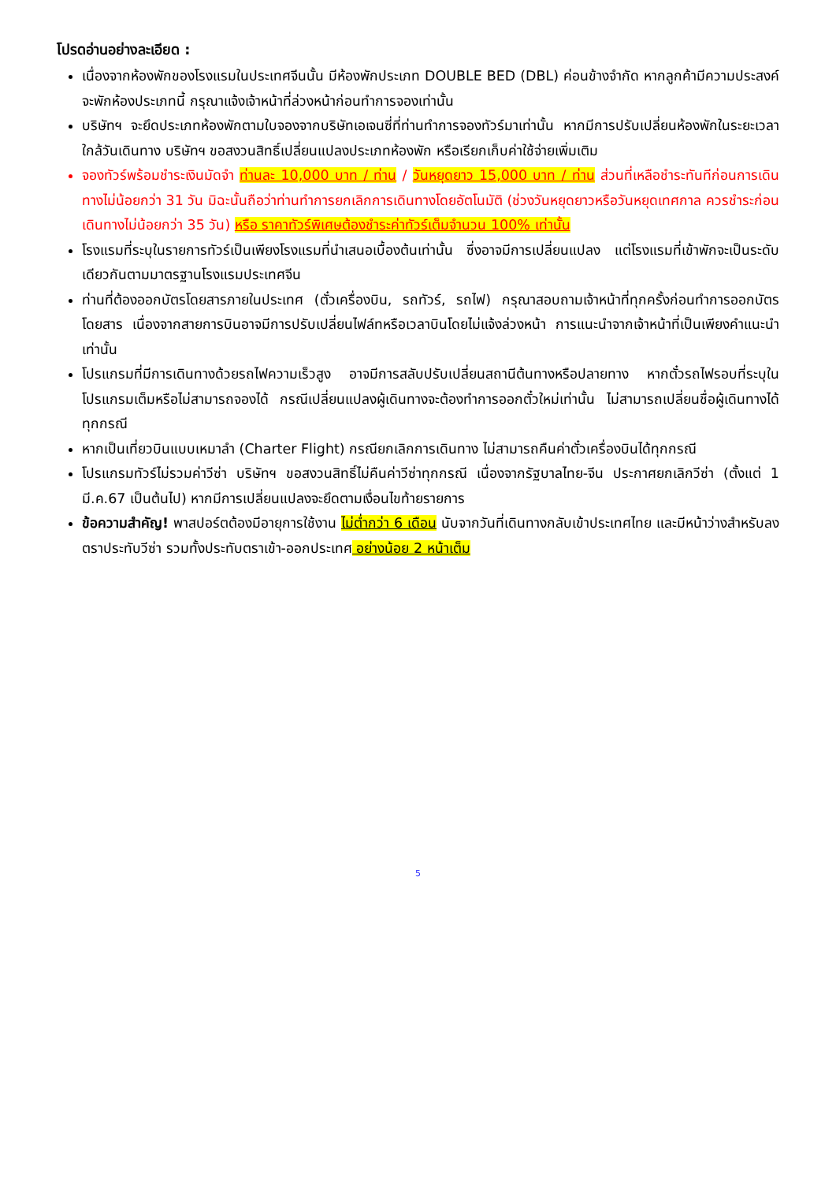โปรดอ่านอย่างละเอียด :
เนื่องจากห้องพักของโรงแรมในประเทศจีนนั้น มีห้องพักประเภท DOUBLE BED (DBL) ค่อนข้างจำกัด หากลูกค้ามีความประสงค์จะพักห้องประเภทนี้ กรุณาแจ้งเจ้าหน้าที่ล่วงหน้าก่อนทำการจองเท่านั้น
บริษัทฯ จะยึดประเภทห้องพักตามใบจองจากบริษัทเอเจนซี่ที่ท่านทำการจองทัวร์มาเท่านั้น หากมีการปรับเปลี่ยนห้องพักในระยะเวลาใกล้วันเดินทาง บริษัทฯ ขอสงวนสิทธิ์เปลี่ยนแปลงประเภทห้องพัก หรือเรียกเก็บค่าใช้จ่ายเพิ่มเติม
จองทัวร์พร้อมชำระเงินมัดจำ ท่านละ 10,000 บาท / ท่าน / วันหยุดยาว 15,000 บาท / ท่าน ส่วนที่เหลือชำระทันทีก่อนการเดินทางไม่น้อยกว่า 31 วัน มิฉะนั้นถือว่าท่านทำการยกเลิกการเดินทางโดยอัตโนมัติ (ช่วงวันหยุดยาวหรือวันหยุดเทศกาล ควรชำระก่อนเดินทางไม่น้อยกว่า 35 วัน) หรือ ราคาทัวร์พิเศษต้องชำระค่าทัวร์เต็มจำนวน 100% เท่านั้น
โรงแรมที่ระบุในรายการทัวร์เป็นเพียงโรงแรมที่นำเสนอเบื้องต้นเท่านั้น ซึ่งอาจมีการเปลี่ยนแปลง แต่โรงแรมที่เข้าพักจะเป็นระดับเดียวกันตามมาตรฐานโรงแรมประเทศจีน
ท่านที่ต้องออกบัตรโดยสารภายในประเทศ (ตั๋วเครื่องบิน, รถทัวร์, รถไฟ) กรุณาสอบถามเจ้าหน้าที่ทุกครั้งก่อนทำการออกบัตรโดยสาร เนื่องจากสายการบินอาจมีการปรับเปลี่ยนไฟล์ทหรือเวลาบินโดยไม่แจ้งล่วงหน้า การแนะนำจากเจ้าหน้าที่เป็นเพียงคำแนะนำเท่านั้น
โปรแกรมที่มีการเดินทางด้วยรถไฟความเร็วสูง อาจมีการสลับปรับเปลี่ยนสถานีต้นทางหรือปลายทาง หากตั๋วรถไฟรอบที่ระบุในโปรแกรมเต็มหรือไม่สามารถจองได้ กรณีเปลี่ยนแปลงผู้เดินทางจะต้องทำการออกตั๋วใหม่เท่านั้น ไม่สามารถเปลี่ยนชื่อผู้เดินทางได้ทุกกรณี
หากเป็นเที่ยวบินแบบเหมาลำ (Charter Flight) กรณียกเลิกการเดินทาง ไม่สามารถคืนค่าตั๋วเครื่องบินได้ทุกกรณี
โปรแกรมทัวร์ไม่รวมค่าวีซ่า บริษัทฯ ขอสงวนสิทธิ์ไม่คืนค่าวีซ่าทุกกรณี เนื่องจากรัฐบาลไทย-จีน ประกาศยกเลิกวีซ่า (ตั้งแต่ 1 มี.ค.67 เป็นต้นไป) หากมีการเปลี่ยนแปลงจะยึดตามเงื่อนไขท้ายรายการ
ข้อความสำคัญ! พาสปอร์ตต้องมีอายุการใช้งาน ไม่ต่ำกว่า 6 เดือน นับจากวันที่เดินทางกลับเข้าประเทศไทย และมีหน้าว่างสำหรับลงตราประทับวีซ่า รวมทั้งประทับตราเข้า-ออกประเทศ อย่างน้อย 2 หน้าเต็ม
5